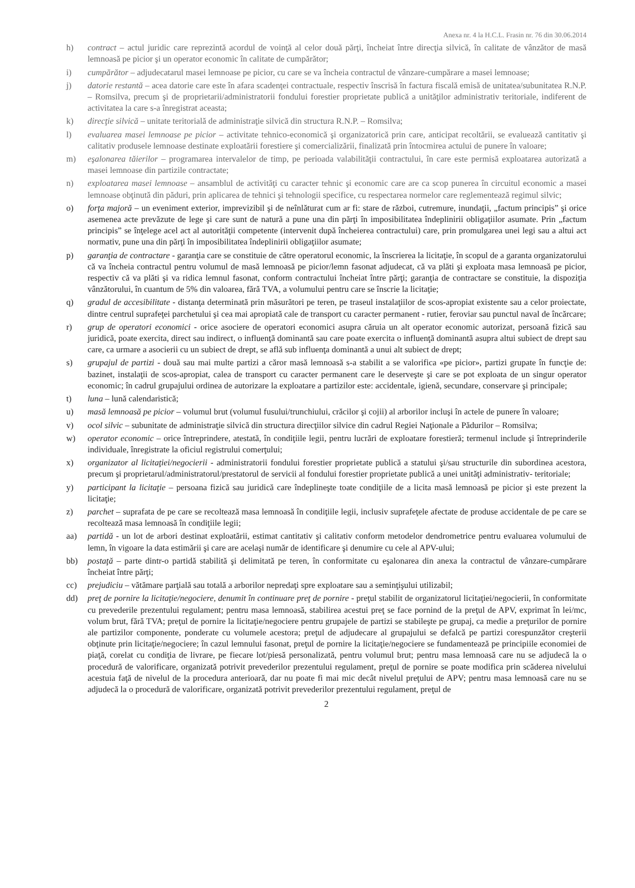Anexa nr. 4 la H.C.L. Frasin nr. 76 din 30.06.2014
h) contract – actul juridic care reprezintă acordul de voinţă al celor două părţi, încheiat între direcţia silvică, în calitate de vânzător de masă lemnoasă pe picior şi un operator economic în calitate de cumpărător;
i) cumpărător – adjudecatarul masei lemnoase pe picior, cu care se va încheia contractul de vânzare-cumpărare a masei lemnoase;
j) datorie restantă – acea datorie care este în afara scadenţei contractuale, respectiv înscrisă în factura fiscală emisă de unitatea/subunitatea R.N.P. – Romsilva, precum şi de proprietarii/administratorii fondului forestier proprietate publică a unităţilor administrativ teritoriale, indiferent de activitatea la care s-a înregistrat aceasta;
k) direcţie silvică – unitate teritorială de administraţie silvică din structura R.N.P. – Romsilva;
l) evaluarea masei lemnoase pe picior – activitate tehnico-economică şi organizatorică prin care, anticipat recoltării, se evaluează cantitativ şi calitativ produsele lemnoase destinate exploatării forestiere şi comercializării, finalizată prin întocmirea actului de punere în valoare;
m) eşalonarea tăierilor – programarea intervalelor de timp, pe perioada valabilităţii contractului, în care este permisă exploatarea autorizată a masei lemnoase din partizile contractate;
n) exploatarea masei lemnoase – ansamblul de activităţi cu caracter tehnic şi economic care are ca scop punerea în circuitul economic a masei lemnoase obţinută din păduri, prin aplicarea de tehnici şi tehnologii specifice, cu respectarea normelor care reglementează regimul silvic;
o) forţa majoră – un eveniment exterior, imprevizibil şi de neînlăturat cum ar fi: stare de război, cutremure, inundaţii, „factum principis” şi orice asemenea acte prevăzute de lege şi care sunt de natură a pune una din părţi în imposibilitatea îndeplinirii obligaţiilor asumate. Prin „factum principis” se înţelege acel act al autorităţii competente (intervenit după încheierea contractului) care, prin promulgarea unei legi sau a altui act normativ, pune una din părţi în imposibilitatea îndeplinirii obligaţiilor asumate;
p) garanţia de contractare - garanţia care se constituie de către operatorul economic, la înscrierea la licitaţie, în scopul de a garanta organizatorului că va încheia contractul pentru volumul de masă lemnoasă pe picior/lemn fasonat adjudecat, că va plăti şi exploata masa lemnoasă pe picior, respectiv că va plăti şi va ridica lemnul fasonat, conform contractului încheiat între părţi; garanţia de contractare se constituie, la dispoziţia vânzătorului, în cuantum de 5% din valoarea, fără TVA, a volumului pentru care se înscrie la licitaţie;
q) gradul de accesibilitate - distanţa determinată prin măsurători pe teren, pe traseul instalaţiilor de scos-apropiat existente sau a celor proiectate, dintre centrul suprafeţei parchetului şi cea mai apropiată cale de transport cu caracter permanent - rutier, feroviar sau punctul naval de încărcare;
r) grup de operatori economici - orice asociere de operatori economici asupra căruia un alt operator economic autorizat, persoană fizică sau juridică, poate exercita, direct sau indirect, o influenţă dominantă sau care poate exercita o influenţă dominantă asupra altui subiect de drept sau care, ca urmare a asocierii cu un subiect de drept, se află sub influenţa dominantă a unui alt subiect de drept;
s) grupajul de partizi - două sau mai multe partizi a căror masă lemnoasă s-a stabilit a se valorifica «pe picior», partizi grupate în funcţie de: bazinet, instalaţii de scos-apropiat, calea de transport cu caracter permanent care le deserveşte şi care se pot exploata de un singur operator economic; în cadrul grupajului ordinea de autorizare la exploatare a partizilor este: accidentale, igienă, secundare, conservare şi principale;
t) luna – lună calendaristică;
u) masă lemnoasă pe picior – volumul brut (volumul fusului/trunchiului, crăcilor şi cojii) al arborilor incluşi în actele de punere în valoare;
v) ocol silvic – subunitate de administraţie silvică din structura direcţiilor silvice din cadrul Regiei Naţionale a Pădurilor – Romsilva;
w) operator economic – orice întreprindere, atestată, în condiţiile legii, pentru lucrări de exploatare forestieră; termenul include şi întreprinderile individuale, înregistrate la oficiul registrului comerţului;
x) organizator al licitaţiei/negocierii - administratorii fondului forestier proprietate publică a statului şi/sau structurile din subordinea acestora, precum şi proprietarul/administratorul/prestatorul de servicii al fondului forestier proprietate publică a unei unităţi administrativ- teritoriale;
y) participant la licitaţie – persoana fizică sau juridică care îndeplineşte toate condiţiile de a licita masă lemnoasă pe picior şi este prezent la licitaţie;
z) parchet – suprafata de pe care se recoltează masa lemnoasă în condiţiile legii, inclusiv suprafeţele afectate de produse accidentale de pe care se recoltează masa lemnoasă în condiţiile legii;
aa) partidă - un lot de arbori destinat exploatării, estimat cantitativ şi calitativ conform metodelor dendrometrice pentru evaluarea volumului de lemn, în vigoare la data estimării şi care are acelaşi număr de identificare şi denumire cu cele al APV-ului;
bb) postaţă – parte dintr-o partidă stabilită şi delimitată pe teren, în conformitate cu eşalonarea din anexa la contractul de vânzare-cumpărare încheiat între părţi;
cc) prejudiciu – vătămare parţială sau totală a arborilor nepredaţi spre exploatare sau a seminţişului utilizabil;
dd) preţ de pornire la licitaţie/negociere, denumit în continuare preţ de pornire - preţul stabilit de organizatorul licitaţiei/negocierii, în conformitate cu prevederile prezentului regulament; pentru masa lemnoasă, stabilirea acestui preţ se face pornind de la preţul de APV, exprimat în lei/mc, volum brut, fără TVA; preţul de pornire la licitaţie/negociere pentru grupajele de partizi se stabileşte pe grupaj, ca medie a preţurilor de pornire ale partizilor componente, ponderate cu volumele acestora; preţul de adjudecare al grupajului se defalcă pe partizi corespunzător creşterii obţinute prin licitaţie/negociere; în cazul lemnului fasonat, preţul de pornire la licitaţie/negociere se fundamentează pe principiile economiei de piaţă, corelat cu condiţia de livrare, pe fiecare lot/piesă personalizată, pentru volumul brut; pentru masa lemnoasă care nu se adjudecă la o procedură de valorificare, organizată potrivit prevederilor prezentului regulament, preţul de pornire se poate modifica prin scăderea nivelului acestuia faţă de nivelul de la procedura anterioară, dar nu poate fi mai mic decât nivelul preţului de APV; pentru masa lemnoasă care nu se adjudecă la o procedură de valorificare, organizată potrivit prevederilor prezentului regulament, preţul de
2